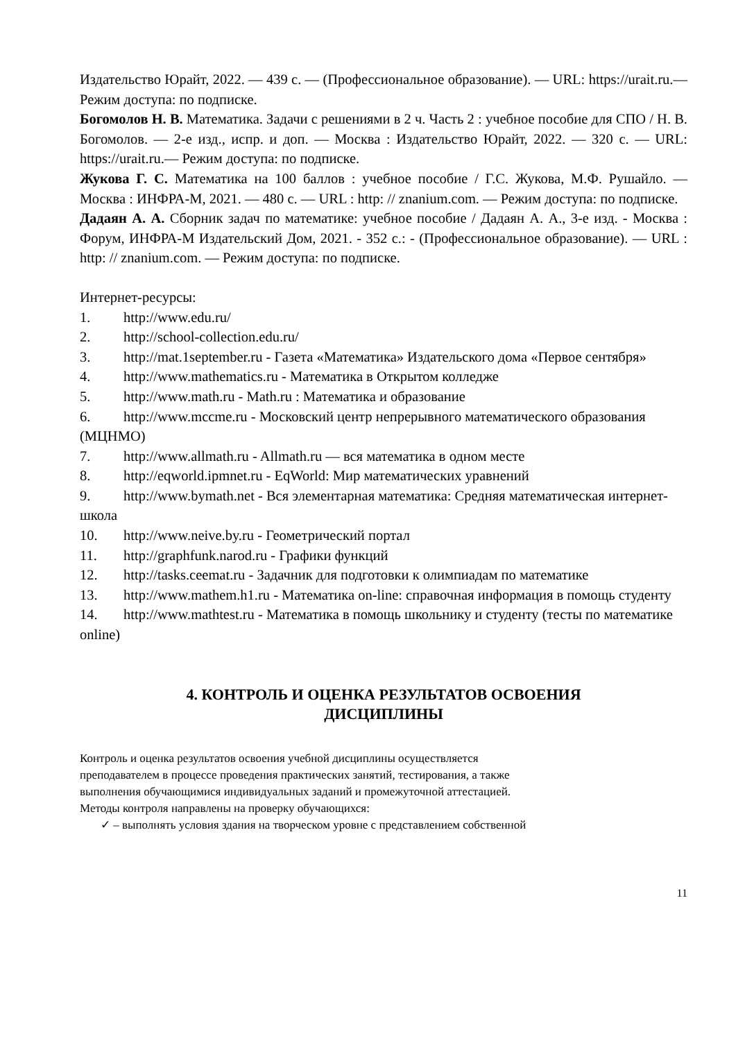Издательство Юрайт, 2022. — 439 с. — (Профессиональное образование). — URL: https://urait.ru.— Режим доступа: по подписке.
Богомолов Н. В. Математика. Задачи с решениями в 2 ч. Часть 2 : учебное пособие для СПО / Н. В. Богомолов. — 2-е изд., испр. и доп. — Москва : Издательство Юрайт, 2022. — 320 с. — URL: https://urait.ru.— Режим доступа: по подписке.
Жукова Г. С. Математика на 100 баллов : учебное пособие / Г.С. Жукова, М.Ф. Рушайло. — Москва : ИНФРА-М, 2021. — 480 с. — URL : http: // znanium.com. — Режим доступа: по подписке.
Дадаян А. А. Сборник задач по математике: учебное пособие / Дадаян А. А., 3-е изд. - Москва : Форум, ИНФРА-М Издательский Дом, 2021. - 352 с.: - (Профессиональное образование). — URL : http: // znanium.com. — Режим доступа: по подписке.
Интернет-ресурсы:
1. http://www.edu.ru/
2. http://school-collection.edu.ru/
3. http://mat.1september.ru - Газета «Математика» Издательского дома «Первое сентября»
4. http://www.mathematics.ru - Математика в Открытом колледже
5. http://www.math.ru - Math.ru : Математика и образование
6. http://www.mccme.ru - Московский центр непрерывного математического образования (МЦНМО)
7. http://www.allmath.ru - Allmath.ru — вся математика в одном месте
8. http://eqworld.ipmnet.ru - EqWorld: Мир математических уравнений
9. http://www.bymath.net - Вся элементарная математика: Средняя математическая интернет-школа
10. http://www.neive.by.ru - Геометрический портал
11. http://graphfunk.narod.ru - Графики функций
12. http://tasks.ceemat.ru - Задачник для подготовки к олимпиадам по математике
13. http://www.mathem.h1.ru - Математика on-line: справочная информация в помощь студенту
14. http://www.mathtest.ru - Математика в помощь школьнику и студенту (тесты по математике online)
4. КОНТРОЛЬ И ОЦЕНКА РЕЗУЛЬТАТОВ ОСВОЕНИЯ
ДИСЦИПЛИНЫ
Контроль и оценка результатов освоения учебной дисциплины осуществляется
преподавателем в процессе проведения практических занятий, тестирования, а также
выполнения обучающимися индивидуальных заданий и промежуточной аттестацией.
Методы контроля направлены на проверку обучающихся:
✓ – выполнять условия здания на творческом уровне с представлением собственной
11